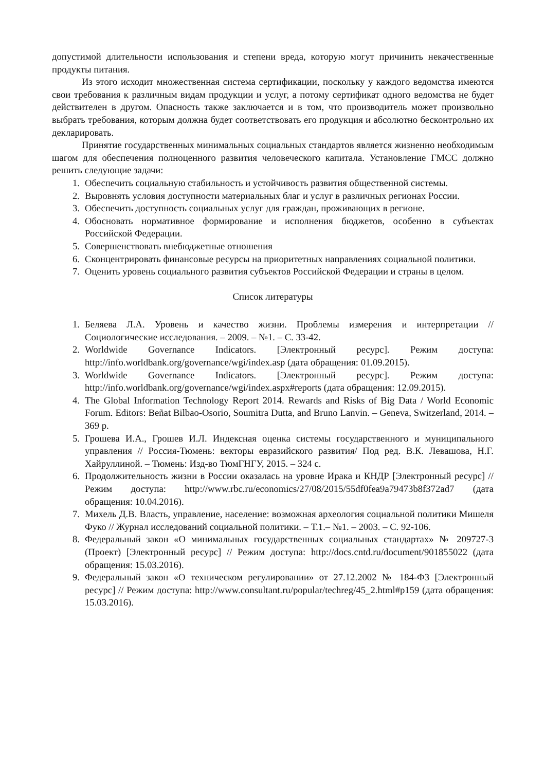допустимой длительности использования и степени вреда, которую могут причинить некачественные продукты питания.
Из этого исходит множественная система сертификации, поскольку у каждого ведомства имеются свои требования к различным видам продукции и услуг, а потому сертификат одного ведомства не будет действителен в другом. Опасность также заключается и в том, что производитель может произвольно выбрать требования, которым должна будет соответствовать его продукция и абсолютно бесконтрольно их декларировать.
Принятие государственных минимальных социальных стандартов является жизненно необходимым шагом для обеспечения полноценного развития человеческого капитала. Установление ГМСС должно решить следующие задачи:
1. Обеспечить социальную стабильность и устойчивость развития общественной системы.
2. Выровнять условия доступности материальных благ и услуг в различных регионах России.
3. Обеспечить доступность социальных услуг для граждан, проживающих в регионе.
4. Обосновать нормативное формирование и исполнения бюджетов, особенно в субъектах Российской Федерации.
5. Совершенствовать внебюджетные отношения
6. Сконцентрировать финансовые ресурсы на приоритетных направлениях социальной политики.
7. Оценить уровень социального развития субъектов Российской Федерации и страны в целом.
Список литературы
1. Беляева Л.А. Уровень и качество жизни. Проблемы измерения и интерпретации // Социологические исследования. – 2009. – №1. – С. 33-42.
2. Worldwide Governance Indicators. [Электронный ресурс]. Режим доступа: http://info.worldbank.org/governance/wgi/index.asp (дата обращения: 01.09.2015).
3. Worldwide Governance Indicators. [Электронный ресурс]. Режим доступа: http://info.worldbank.org/governance/wgi/index.aspx#reports (дата обращения: 12.09.2015).
4. The Global Information Technology Report 2014. Rewards and Risks of Big Data / World Economic Forum. Editors: Beñat Bilbao-Osorio, Soumitra Dutta, and Bruno Lanvin. – Geneva, Switzerland, 2014. – 369 p.
5. Грошева И.А., Грошев И.Л. Индексная оценка системы государственного и муниципального управления // Россия-Тюмень: векторы евразийского развития/ Под ред. В.К. Левашова, Н.Г. Хайруллиной. – Тюмень: Изд-во ТюмГНГУ, 2015. – 324 с.
6. Продолжительность жизни в России оказалась на уровне Ирака и КНДР [Электронный ресурс] // Режим доступа: http://www.rbc.ru/economics/27/08/2015/55df0fea9a79473b8f372ad7 (дата обращения: 10.04.2016).
7. Михель Д.В. Власть, управление, население: возможная археология социальной политики Мишеля Фуко // Журнал исследований социальной политики. – Т.1.– №1. – 2003. – С. 92-106.
8. Федеральный закон «О минимальных государственных социальных стандартах» № 209727-3 (Проект) [Электронный ресурс] // Режим доступа: http://docs.cntd.ru/document/901855022 (дата обращения: 15.03.2016).
9. Федеральный закон «О техническом регулировании» от 27.12.2002 № 184-ФЗ [Электронный ресурс] // Режим доступа: http://www.consultant.ru/popular/techreg/45_2.html#p159 (дата обращения: 15.03.2016).